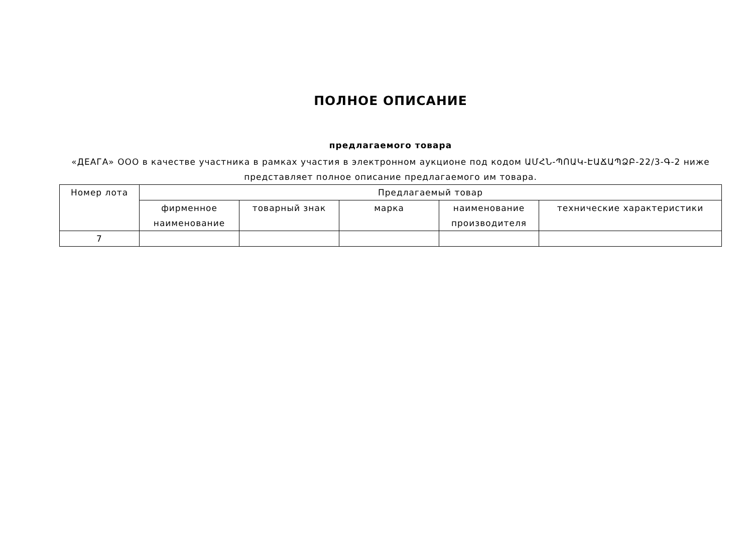ПОЛНОЕ ОПИСАНИЕ
предлагаемого товара
«ДЕАГА» ООО в качестве участника в рамках участия в электронном аукционе под кодом ԱՄՀՆ-ՊՈԱԿ-ԷԱՃԱՊՁԲ-22/3-Գ-2 ниже представляет полное описание предлагаемого им товара.
| Номер лота | Предлагаемый товар | | | | |
| --- | --- | --- | --- | --- | --- |
| | фирменное наименование | товарный знак | марка | наименование производителя | технические характеристики |
| 7 | | | | | |